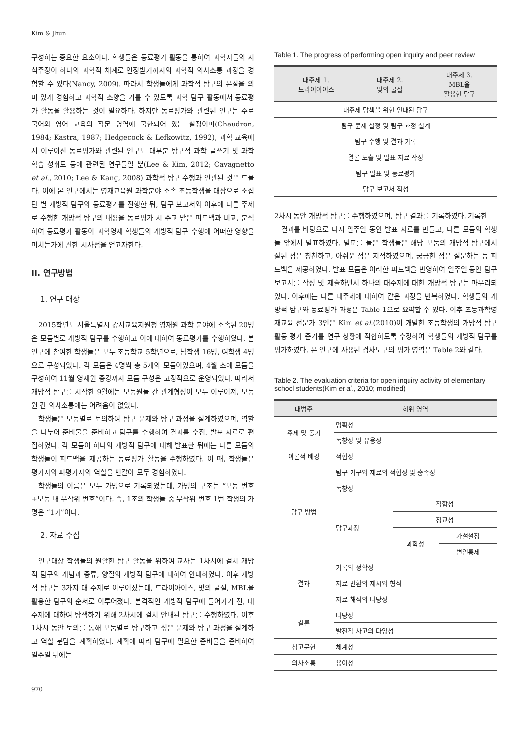Kim & Jhun
구성하는 중요한 요소이다. 학생들은 동료평가 활동을 통하여 과학자들의 지식주장이 하나의 과학적 체계로 인정받기까지의 과학적 의사소통 과정을 경험할 수 있다(Nancy, 2009). 따라서 학생들에게 과학적 탐구의 본질을 의미 있게 경험하고 과학적 소양을 기를 수 있도록 과학 탐구 활동에서 동료평가 활동을 활용하는 것이 필요하다. 하지만 동료평가와 관련된 연구는 주로 국어와 영어 교육의 작문 영역에 국한되어 있는 실정이며(Chaudron, 1984; Kastra, 1987; Hedgecock & Lefkowitz, 1992), 과학 교육에서 이루어진 동료평가와 관련된 연구도 대부분 탐구적 과학 글쓰기 및 과학 학습 성취도 등에 관련된 연구들일 뿐(Lee & Kim, 2012; Cavagnetto et al., 2010; Lee & Kang, 2008) 과학적 탐구 수행과 연관된 것은 드물다. 이에 본 연구에서는 영재교육원 과학분야 소속 초등학생을 대상으로 소집단 별 개방적 탐구와 동료평가를 진행한 뒤, 탐구 보고서와 이후에 다른 주제로 수행한 개방적 탐구의 내용을 동료평가 시 주고 받은 피드백과 비교, 분석하여 동료평가 활동이 과학영재 학생들의 개방적 탐구 수행에 어떠한 영향을 미치는가에 관한 시사점을 얻고자한다.
II. 연구방법
1. 연구 대상
2015학년도 서울특별시 강서교육지원청 영재원 과학 분야에 소속된 20명은 모둠별로 개방적 탐구를 수행하고 이에 대하여 동료평가를 수행하였다. 본 연구에 참여한 학생들은 모두 초등학교 5학년으로, 남학생 16명, 여학생 4명으로 구성되었다. 각 모둠은 4명씩 총 5개의 모둠이었으며, 4월 초에 모둠을 구성하여 11월 영재원 종강까지 모둠 구성은 고정적으로 운영되었다. 따라서 개방적 탐구를 시작한 9월에는 모둠원들 간 관계형성이 모두 이루어져, 모둠원 간 의사소통에는 어려움이 없었다.
학생들은 모둠별로 토의하여 탐구 문제와 탐구 과정을 설계하였으며, 역할을 나누어 준비물을 준비하고 탐구를 수행하여 결과를 수집, 발표 자료로 편집하였다. 각 모둠이 하나의 개방적 탐구에 대해 발표한 뒤에는 다른 모둠의 학생들이 피드백을 제공하는 동료평가 활동을 수행하였다. 이 때, 학생들은 평가자와 피평가자의 역할을 번갈아 모두 경험하였다.
학생들의 이름은 모두 가명으로 기록되었는데, 가명의 구조는 “모둠 번호+모둠 내 무작위 번호”이다. 즉, 1조의 학생들 중 무작위 번호 1번 학생의 가명은 “1가”이다.
2. 자료 수집
연구대상 학생들의 원활한 탐구 활동을 위하여 교사는 1차시에 걸쳐 개방적 탐구의 개념과 종류, 양질의 개방적 탐구에 대하여 안내하였다. 이후 개방적 탐구는 3가지 대 주제로 이루어졌는데, 드라이아이스, 빛의 굴절, MBL을 활용한 탐구의 순서로 이루어졌다. 본격적인 개방적 탐구에 들어가기 전, 대주제에 대하여 탐색하기 위해 2차시에 걸쳐 안내된 탐구를 수행하였다. 이후 1차시 동안 토의를 통해 모둠별로 탐구하고 싶은 문제와 탐구 과정을 설계하고 역할 분담을 계획하였다. 계획에 따라 탐구에 필요한 준비물을 준비하여 일주일 뒤에는
Table 1. The progress of performing open inquiry and peer review
| 대주제 1. 드라이아이스 | 대주제 2. 빛의 굴절 | 대주제 3. MBL을 활용한 탐구 |
| --- | --- | --- |
| 대주제 탐색을 위한 안내된 탐구 | | |
| 탐구 문제 설정 및 탐구 과정 설계 | | |
| 탐구 수행 및 결과 기록 | | |
| 결론 도출 및 발표 자료 작성 | | |
| 탐구 발표 및 동료평가 | | |
| 탐구 보고서 작성 | | |
2차시 동안 개방적 탐구를 수행하였으며, 탐구 결과를 기록하였다. 기록한
결과를 바탕으로 다시 일주일 동안 발표 자료를 만들고, 다른 모둠의 학생들 앞에서 발표하였다. 발표를 들은 학생들은 해당 모둠의 개방적 탐구에서 잘된 점은 칭찬하고, 아쉬운 점은 지적하였으며, 궁금한 점은 질문하는 등 피드백을 제공하였다. 발표 모둠은 이러한 피드백을 반영하여 일주일 동안 탐구 보고서를 작성 및 제출하면서 하나의 대주제에 대한 개방적 탐구는 마무리되었다. 이후에는 다른 대주제에 대하여 같은 과정을 반복하였다. 학생들의 개방적 탐구와 동료평가 과정은 Table 1으로 요약할 수 있다. 이후 초등과학영재교육 전문가 3인은 Kim et al.(2010)이 개발한 초등학생의 개방적 탐구 활동 평가 준거를 연구 상황에 적합하도록 수정하여 학생들의 개방적 탐구를 평가하였다. 본 연구에 사용된 검사도구의 평가 영역은 Table 2와 같다.
Table 2. The evaluation criteria for open inquiry activity of elementary school students(Kim et al., 2010; modified)
| 대범주 | 하위 영역 | | |
| --- | --- | --- | --- |
| 주제 및 동기 | 명확성 | | |
| | 독창성 및 유용성 | | |
| 이론적 배경 | 적합성 | | |
| 탐구 방법 | 탐구 기구와 재료의 적합성 및 충족성 | | |
| | 독창성 | | |
| | 탐구과정 | 적합성 | |
| | | 정교성 | |
| | | 과학성 | 가설설정 |
| | | | 변인통제 |
| 결과 | 기록의 정확성 | | |
| | 자료 변환의 제시와 형식 | | |
| | 자료 해석의 타당성 | | |
| 결론 | 타당성 | | |
| | 발전적 사고의 다양성 | | |
| 참고문헌 | 체계성 | | |
| 의사소통 | 용이성 | | |
970